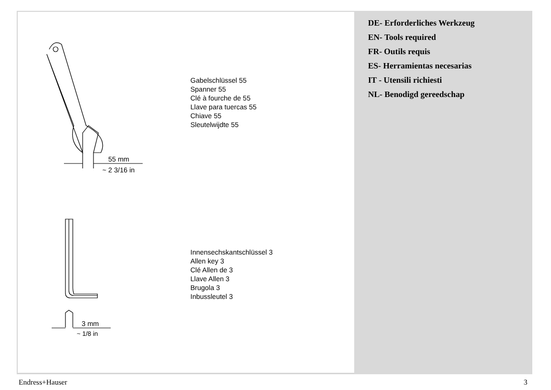55 mm
~ 2 3/16 in
Gabelschlüssel 55
Spanner 55
Clé à fourche de 55
Llave para tuercas 55
Chiave 55
Sleutelwijdte 55
3 mm
~ 1/8 in
Innensechskantschlüssel 3
Allen key 3
Clé Allen de 3
Llave Allen 3
Brugola 3
Inbussleutel 3
DE- Erforderliches Werkzeug
EN- Tools required
FR- Outils requis
ES- Herramientas necesarias
IT - Utensili richiesti
NL- Benodigd gereedschap
Endress+Hauser 3